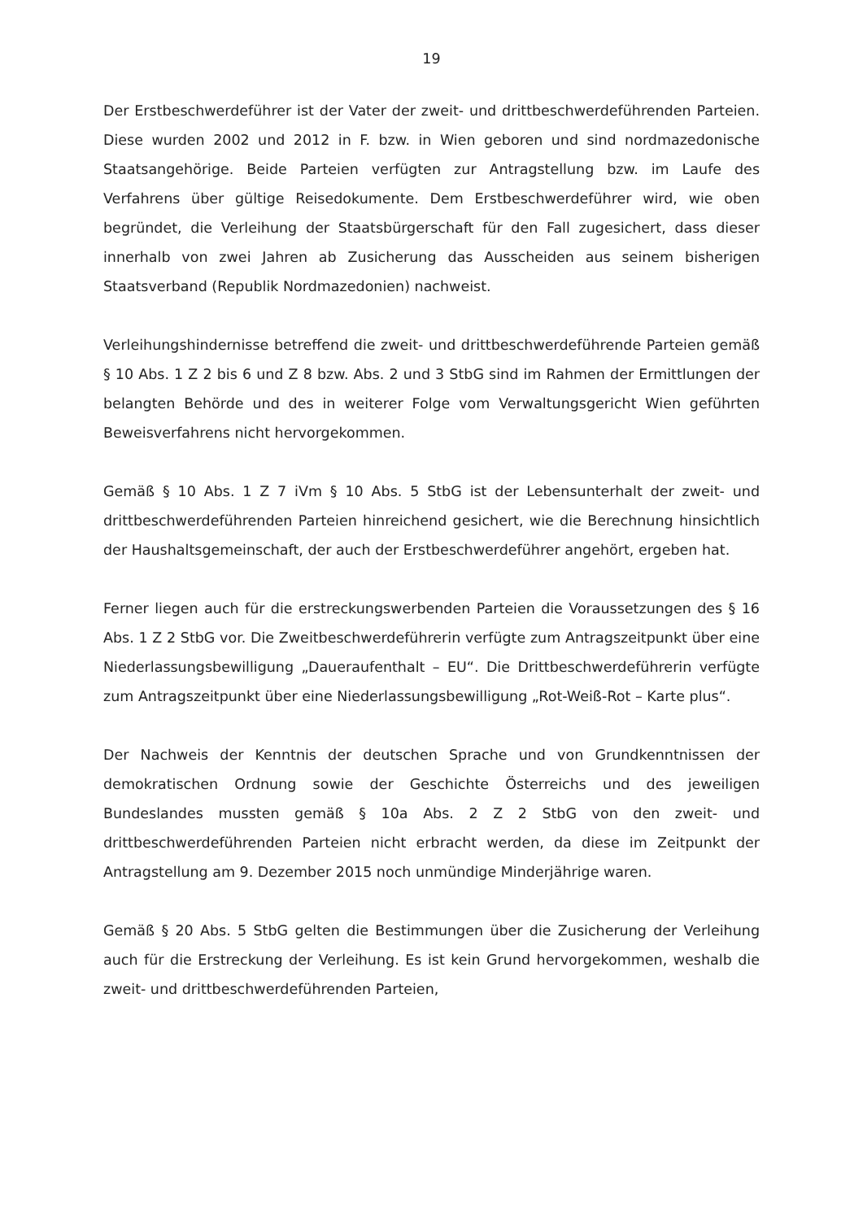19
Der Erstbeschwerdeführer ist der Vater der zweit- und drittbeschwerdeführenden Parteien. Diese wurden 2002 und 2012 in F. bzw. in Wien geboren und sind nordmazedonische Staatsangehörige. Beide Parteien verfügten zur Antragstellung bzw. im Laufe des Verfahrens über gültige Reisedokumente. Dem Erstbeschwerdeführer wird, wie oben begründet, die Verleihung der Staatsbürgerschaft für den Fall zugesichert, dass dieser innerhalb von zwei Jahren ab Zusicherung das Ausscheiden aus seinem bisherigen Staatsverband (Republik Nordmazedonien) nachweist.
Verleihungshindernisse betreffend die zweit- und drittbeschwerdeführende Parteien gemäß § 10 Abs. 1 Z 2 bis 6 und Z 8 bzw. Abs. 2 und 3 StbG sind im Rahmen der Ermittlungen der belangten Behörde und des in weiterer Folge vom Verwaltungsgericht Wien geführten Beweisverfahrens nicht hervorgekommen.
Gemäß § 10 Abs. 1 Z 7 iVm § 10 Abs. 5 StbG ist der Lebensunterhalt der zweit- und drittbeschwerdeführenden Parteien hinreichend gesichert, wie die Berechnung hinsichtlich der Haushaltsgemeinschaft, der auch der Erstbeschwerdeführer angehört, ergeben hat.
Ferner liegen auch für die erstreckungswerbenden Parteien die Voraussetzungen des § 16 Abs. 1 Z 2 StbG vor. Die Zweitbeschwerdeführerin verfügte zum Antragszeitpunkt über eine Niederlassungsbewilligung „Daueraufenthalt – EU“. Die Drittbeschwerdeführerin verfügte zum Antragszeitpunkt über eine Niederlassungsbewilligung „Rot-Weiß-Rot – Karte plus“.
Der Nachweis der Kenntnis der deutschen Sprache und von Grundkenntnissen der demokratischen Ordnung sowie der Geschichte Österreichs und des jeweiligen Bundeslandes mussten gemäß § 10a Abs. 2 Z 2 StbG von den zweit- und drittbeschwerdeführenden Parteien nicht erbracht werden, da diese im Zeitpunkt der Antragstellung am 9. Dezember 2015 noch unmündige Minderjährige waren.
Gemäß § 20 Abs. 5 StbG gelten die Bestimmungen über die Zusicherung der Verleihung auch für die Erstreckung der Verleihung. Es ist kein Grund hervorgekommen, weshalb die zweit- und drittbeschwerdeführenden Parteien,